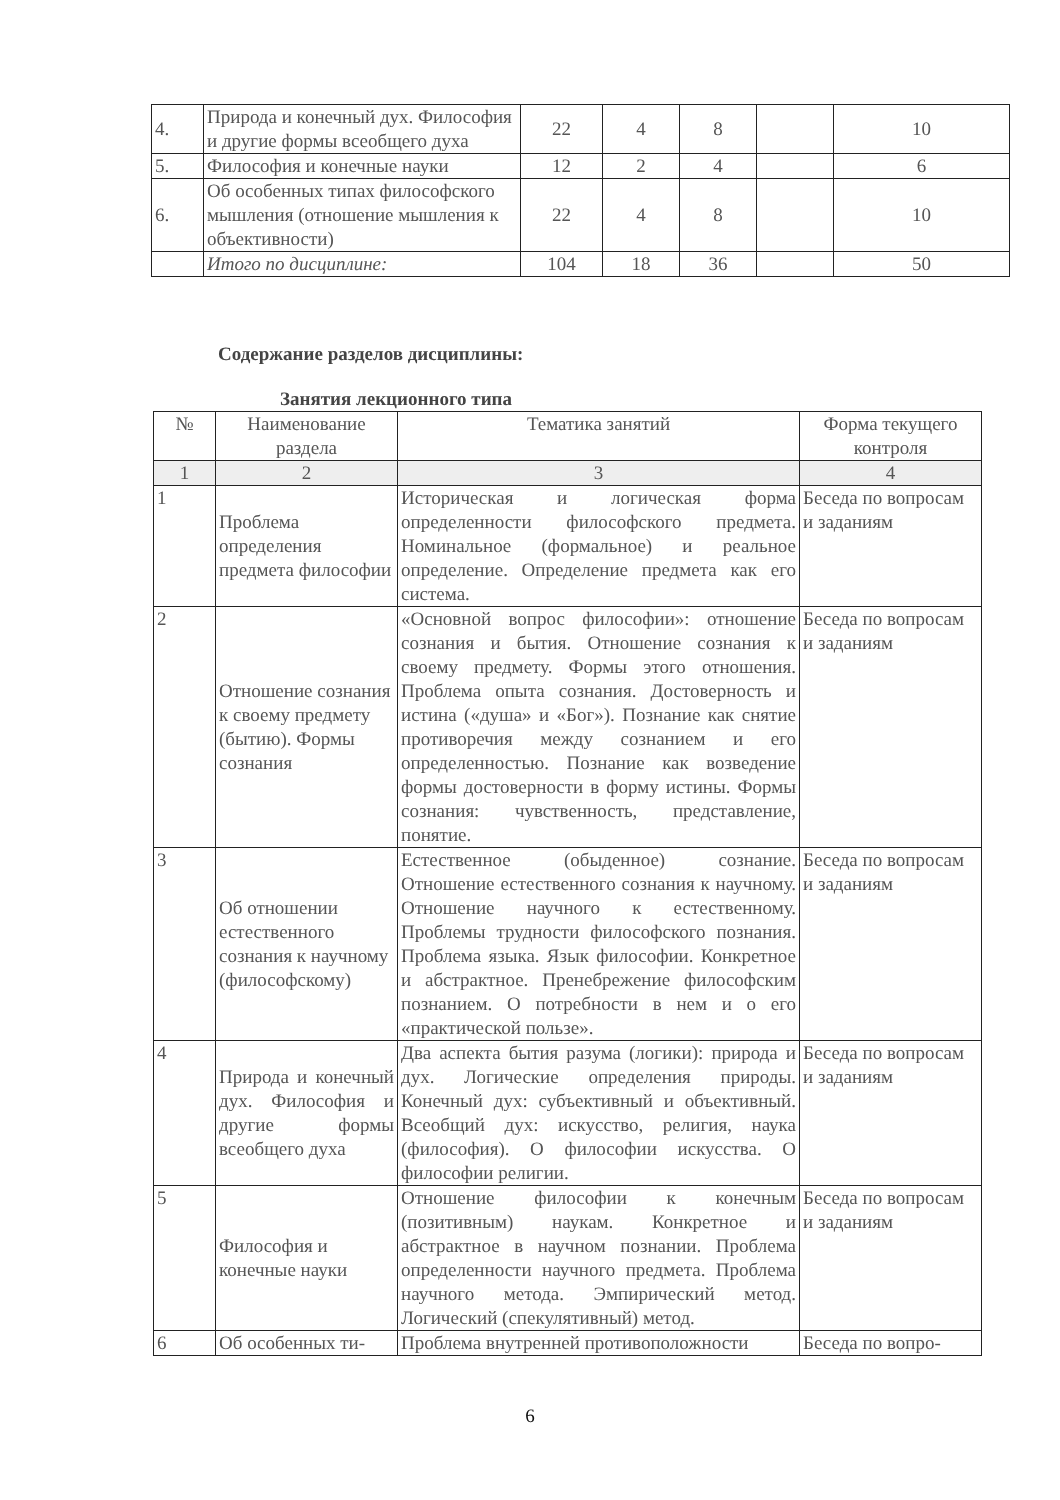| 4. | Природа и конечный дух. Философия и другие формы всеобщего духа | 22 | 4 | 8 | | 10 |
| 5. | Философия и конечные науки | 12 | 2 | 4 | | 6 |
| 6. | Об особенных типах философского мышления (отношение мышления к объективности) | 22 | 4 | 8 | | 10 |
| | Итого по дисциплине: | 104 | 18 | 36 | | 50 |
Содержание разделов дисциплины:
Занятия лекционного типа
| № | Наименование раздела | Тематика занятий | Форма текущего контроля |
| --- | --- | --- | --- |
| 1 | 2 | 3 | 4 |
| 1 | Проблема определения предмета философии | Историческая и логическая форма определенности философского предмета. Номинальное (формальное) и реальное определение. Определение предмета как его система. | Беседа по вопросам и заданиям |
| 2 | Отношение сознания к своему предмету (бытию). Формы сознания | «Основной вопрос философии»: отношение сознания и бытия. Отношение сознания к своему предмету. Формы этого отношения. Проблема опыта сознания. Достоверность и истина («душа» и «Бог»). Познание как снятие противоречия между сознанием и его определенностью. Познание как возведение формы достоверности в форму истины. Формы сознания: чувственность, представление, понятие. | Беседа по вопросам и заданиям |
| 3 | Об отношении естественного сознания к научному (философскому) | Естественное (обыденное) сознание. Отношение естественного сознания к научному. Отношение научного к естественному. Проблемы трудности философского познания. Проблема языка. Язык философии. Конкретное и абстрактное. Пренебрежение философским познанием. О потребности в нем и о его «практической пользе». | Беседа по вопросам и заданиям |
| 4 | Природа и конечный дух. Философия и другие формы всеобщего духа | Два аспекта бытия разума (логики): природа и дух. Логические определения природы. Конечный дух: субъективный и объективный. Всеобщий дух: искусство, религия, наука (философия). О философии искусства. О философии религии. | Беседа по вопросам и заданиям |
| 5 | Философия и конечные науки | Отношение философии к конечным (позитивным) наукам. Конкретное и абстрактное в научном познании. Проблема определенности научного предмета. Проблема научного метода. Эмпирический метод. Логический (спекулятивный) метод. | Беседа по вопросам и заданиям |
| 6 | Об особенных ти- | Проблема внутренней противоположности | Беседа по вопро- |
6